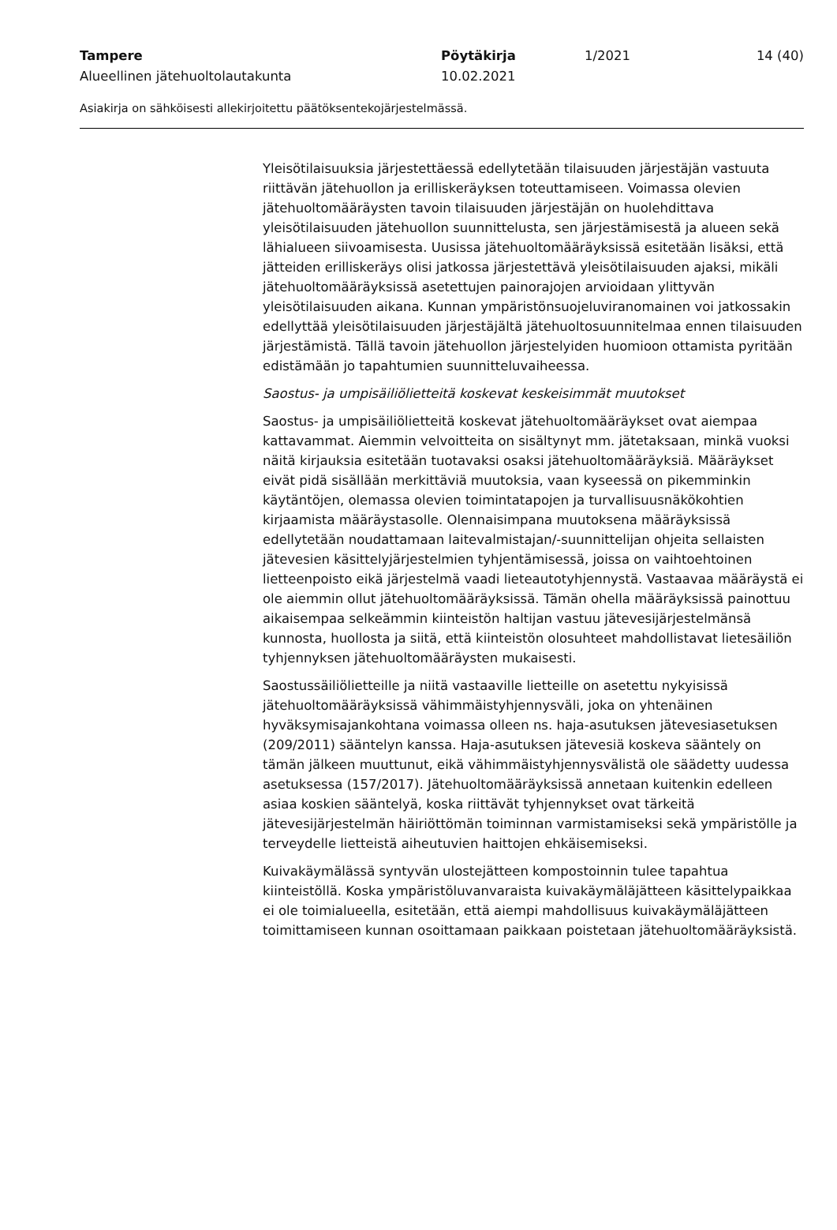Tampere Pöytäkirja 1/2021 14 (40)
Alueellinen jätehuoltolautakunta 10.02.2021
Asiakirja on sähköisesti allekirjoitettu päätöksentekojärjestelmässä.
Yleisötilaisuuksia järjestettäessä edellytetään tilaisuuden järjestäjän vastuuta riittävän jätehuollon ja erilliskeräyksen toteuttamiseen. Voimassa olevien jätehuoltomääräysten tavoin tilaisuuden järjestäjän on huolehdittava yleisötilaisuuden jätehuollon suunnittelusta, sen järjestämisestä ja alueen sekä lähialueen siivoamisesta. Uusissa jätehuoltomääräyksissä esitetään lisäksi, että jätteiden erilliskeräys olisi jatkossa järjestettävä yleisötilaisuuden ajaksi, mikäli jätehuoltomääräyksissä asetettujen painorajojen arvioidaan ylittyvän yleisötilaisuuden aikana. Kunnan ympäristönsuojeluviranomainen voi jatkossakin edellyttää yleisötilaisuuden järjestäjältä jätehuoltosuunnitelmaa ennen tilaisuuden järjestämistä. Tällä tavoin jätehuollon järjestelyiden huomioon ottamista pyritään edistämään jo tapahtumien suunnitteluvaiheessa.
Saostus- ja umpisäiliölietteitä koskevat keskeisimmät muutokset
Saostus- ja umpisäiliölietteitä koskevat jätehuoltomääräykset ovat aiempaa kattavammat. Aiemmin velvoitteita on sisältynyt mm. jätetaksaan, minkä vuoksi näitä kirjauksia esitetään tuotavaksi osaksi jätehuoltomääräyksiä. Määräykset eivät pidä sisällään merkittäviä muutoksia, vaan kyseessä on pikemminkin käytäntöjen, olemassa olevien toimintatapojen ja turvallisuusnäkökohtien kirjaamista määräystasolle. Olennaisimpana muutoksena määräyksissä edellytetään noudattamaan laitevalmistajan/-suunnittelijan ohjeita sellaisten jätevesien käsittelyjärjestelmien tyhjentämisessä, joissa on vaihtoehtoinen lietteenpoisto eikä järjestelmä vaadi lieteautotyhjennystä. Vastaavaa määräystä ei ole aiemmin ollut jätehuoltomääräyksissä. Tämän ohella määräyksissä painottuu aikaisempaa selkeämmin kiinteistön haltijan vastuu jätevesijärjestelmänsä kunnosta, huollosta ja siitä, että kiinteistön olosuhteet mahdollistavat lietesäiliön tyhjennyksen jätehuoltomääräysten mukaisesti.
Saostussäiliölietteille ja niitä vastaaville lietteille on asetettu nykyisissä jätehuoltomääräyksissä vähimmäistyhjennysväli, joka on yhtenäinen hyväksymisajankohtana voimassa olleen ns. haja-asutuksen jätevesiasetuksen (209/2011) sääntelyn kanssa. Haja-asutuksen jätevesiä koskeva sääntely on tämän jälkeen muuttunut, eikä vähimmäistyhjennysvälistä ole säädetty uudessa asetuksessa (157/2017). Jätehuoltomääräyksissä annetaan kuitenkin edelleen asiaa koskien sääntelyä, koska riittävät tyhjennykset ovat tärkeitä jätevesijärjestelmän häiriöttömän toiminnan varmistamiseksi sekä ympäristölle ja terveydelle lietteistä aiheutuvien haittojen ehkäisemiseksi.
Kuivakäymälässä syntyvän ulostejätteen kompostoinnin tulee tapahtua kiinteistöllä. Koska ympäristöluvanvaraista kuivakäymäläjätteen käsittelypaikkaa ei ole toimialueella, esitetään, että aiempi mahdollisuus kuivakäymäläjätteen toimittamiseen kunnan osoittamaan paikkaan poistetaan jätehuoltomääräyksistä.